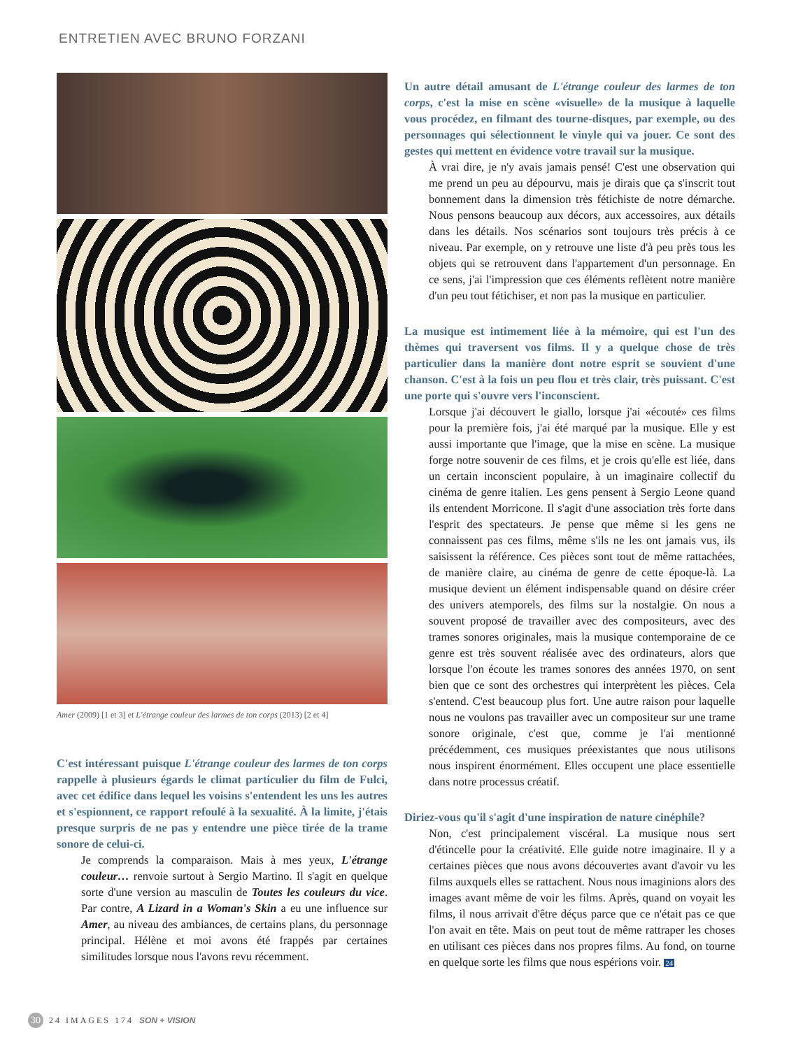ENTRETIEN AVEC BRUNO FORZANI
Amer (2009) [1 et 3] et L'étrange couleur des larmes de ton corps (2013) [2 et 4]
C'est intéressant puisque L'étrange couleur des larmes de ton corps rappelle à plusieurs égards le climat particulier du film de Fulci, avec cet édifice dans lequel les voisins s'entendent les uns les autres et s'espionnent, ce rapport refoulé à la sexualité. À la limite, j'étais presque surpris de ne pas y entendre une pièce tirée de la trame sonore de celui-ci.
Je comprends la comparaison. Mais à mes yeux, L'étrange couleur… renvoie surtout à Sergio Martino. Il s'agit en quelque sorte d'une version au masculin de Toutes les couleurs du vice. Par contre, A Lizard in a Woman's Skin a eu une influence sur Amer, au niveau des ambiances, de certains plans, du personnage principal. Hélène et moi avons été frappés par certaines similitudes lorsque nous l'avons revu récemment.
Un autre détail amusant de L'étrange couleur des larmes de ton corps, c'est la mise en scène «visuelle» de la musique à laquelle vous procédez, en filmant des tourne-disques, par exemple, ou des personnages qui sélectionnent le vinyle qui va jouer. Ce sont des gestes qui mettent en évidence votre travail sur la musique.
À vrai dire, je n'y avais jamais pensé! C'est une observation qui me prend un peu au dépourvu, mais je dirais que ça s'inscrit tout bonnement dans la dimension très fétichiste de notre démarche. Nous pensons beaucoup aux décors, aux accessoires, aux détails dans les détails. Nos scénarios sont toujours très précis à ce niveau. Par exemple, on y retrouve une liste d'à peu près tous les objets qui se retrouvent dans l'appartement d'un personnage. En ce sens, j'ai l'impression que ces éléments reflètent notre manière d'un peu tout fétichiser, et non pas la musique en particulier.
La musique est intimement liée à la mémoire, qui est l'un des thèmes qui traversent vos films. Il y a quelque chose de très particulier dans la manière dont notre esprit se souvient d'une chanson. C'est à la fois un peu flou et très clair, très puissant. C'est une porte qui s'ouvre vers l'inconscient.
Lorsque j'ai découvert le giallo, lorsque j'ai «écouté» ces films pour la première fois, j'ai été marqué par la musique. Elle y est aussi importante que l'image, que la mise en scène. La musique forge notre souvenir de ces films, et je crois qu'elle est liée, dans un certain inconscient populaire, à un imaginaire collectif du cinéma de genre italien. Les gens pensent à Sergio Leone quand ils entendent Morricone. Il s'agit d'une association très forte dans l'esprit des spectateurs. Je pense que même si les gens ne connaissent pas ces films, même s'ils ne les ont jamais vus, ils saisissent la référence. Ces pièces sont tout de même rattachées, de manière claire, au cinéma de genre de cette époque-là. La musique devient un élément indispensable quand on désire créer des univers atemporels, des films sur la nostalgie. On nous a souvent proposé de travailler avec des compositeurs, avec des trames sonores originales, mais la musique contemporaine de ce genre est très souvent réalisée avec des ordinateurs, alors que lorsque l'on écoute les trames sonores des années 1970, on sent bien que ce sont des orchestres qui interprètent les pièces. Cela s'entend. C'est beaucoup plus fort. Une autre raison pour laquelle nous ne voulons pas travailler avec un compositeur sur une trame sonore originale, c'est que, comme je l'ai mentionné précédemment, ces musiques préexistantes que nous utilisons nous inspirent énormément. Elles occupent une place essentielle dans notre processus créatif.
Diriez-vous qu'il s'agit d'une inspiration de nature cinéphile?
Non, c'est principalement viscéral. La musique nous sert d'étincelle pour la créativité. Elle guide notre imaginaire. Il y a certaines pièces que nous avons découvertes avant d'avoir vu les films auxquels elles se rattachent. Nous nous imaginions alors des images avant même de voir les films. Après, quand on voyait les films, il nous arrivait d'être déçus parce que ce n'était pas ce que l'on avait en tête. Mais on peut tout de même rattraper les choses en utilisant ces pièces dans nos propres films. Au fond, on tourne en quelque sorte les films que nous espérions voir. 24
30 24 IMAGES 174 SON + VISION